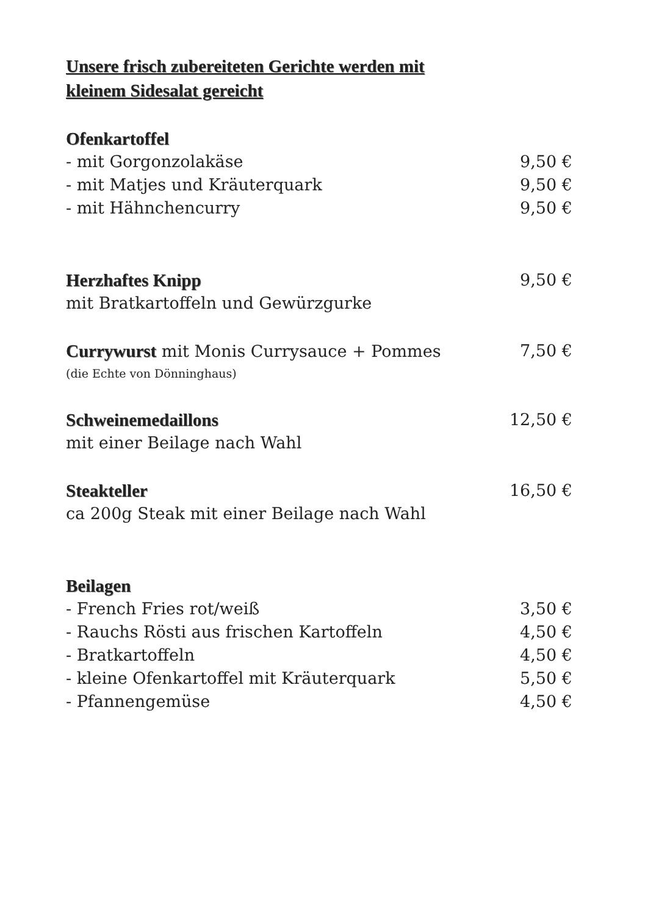Unsere frisch zubereiteten Gerichte werden mit
kleinem Sidesalat gereicht
Ofenkartoffel
- mit Gorgonzolakäse 9,50 €
- mit Matjes und Kräuterquark 9,50 €
- mit Hähnchencurry 9,50 €
Herzhaftes Knipp 9,50 €
mit Bratkartoffeln und Gewürzgurke
Currywurst mit Monis Currysauce + Pommes 7,50 €
(die Echte von Dönninghaus)
Schweinemedaillons 12,50 €
mit einer Beilage nach Wahl
Steakteller 16,50 €
ca 200g Steak mit einer Beilage nach Wahl
Beilagen
- French Fries rot/weiß 3,50 €
- Rauchs Rösti aus frischen Kartoffeln 4,50 €
- Bratkartoffeln 4,50 €
- kleine Ofenkartoffel mit Kräuterquark 5,50 €
- Pfannengemüse 4,50 €